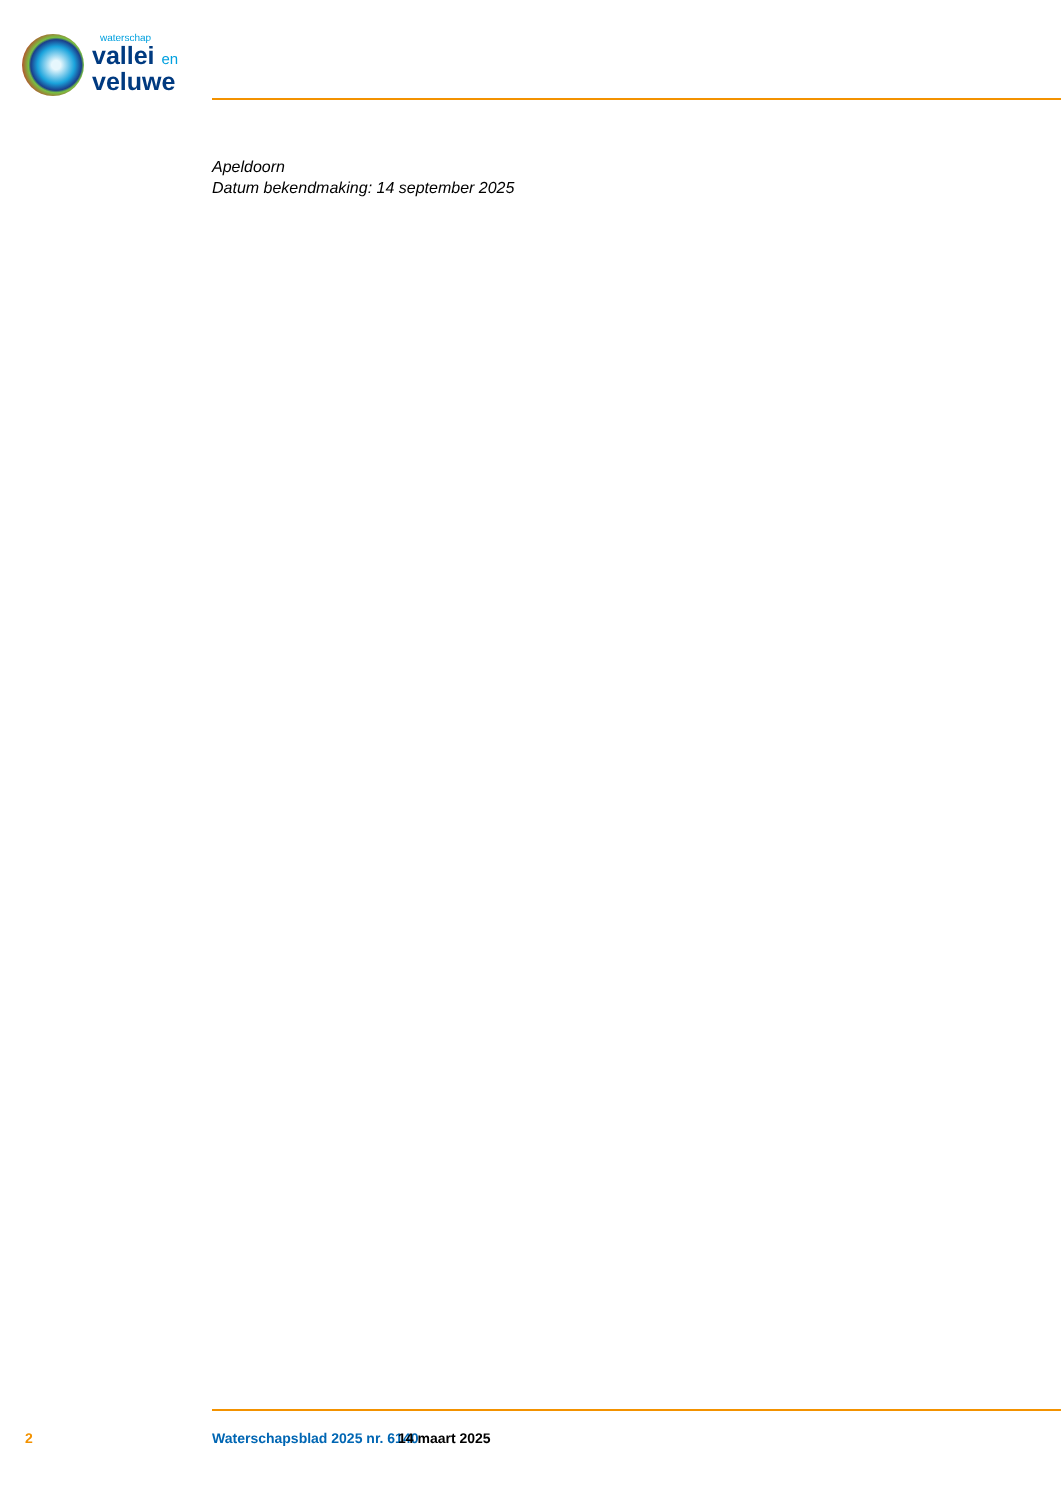waterschap
vallei en
veluwe
Apeldoorn
Datum bekendmaking: 14 september 2025
2 Waterschapsblad 2025 nr. 6140 14 maart 2025